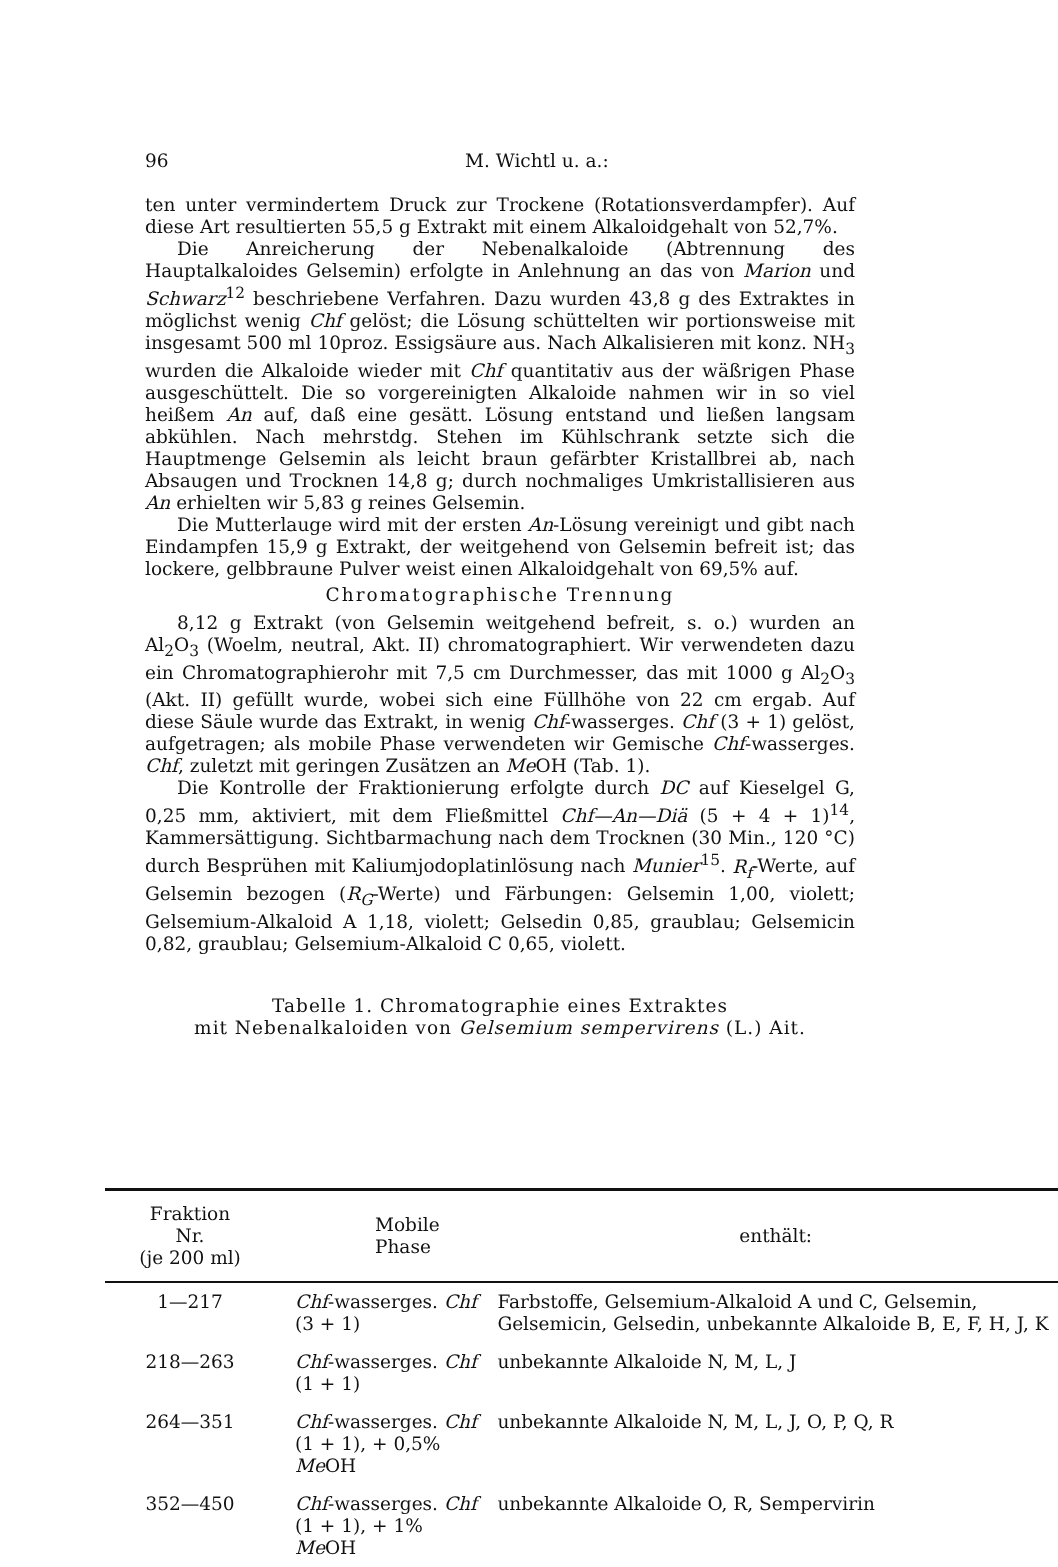96 M. Wichtl u. a.:
ten unter vermindertem Druck zur Trockene (Rotationsverdampfer). Auf diese Art resultierten 55,5 g Extrakt mit einem Alkaloidgehalt von 52,7%.
Die Anreicherung der Nebenalkaloide (Abtrennung des Hauptalkaloides Gelsemin) erfolgte in Anlehnung an das von Marion und Schwarz<sup>12</sup> beschriebene Verfahren. Dazu wurden 43,8 g des Extraktes in möglichst wenig Chf gelöst; die Lösung schüttelten wir portionsweise mit insgesamt 500 ml 10proz. Essigsäure aus. Nach Alkalisieren mit konz. NH<sub>3</sub> wurden die Alkaloide wieder mit Chf quantitativ aus der wäßrigen Phase ausgeschüttelt. Die so vorgereinigten Alkaloide nahmen wir in so viel heißem An auf, daß eine gesätt. Lösung entstand und ließen langsam abkühlen. Nach mehrstdg. Stehen im Kühlschrank setzte sich die Hauptmenge Gelsemin als leicht braun gefärbter Kristallbrei ab, nach Absaugen und Trocknen 14,8 g; durch nochmaliges Umkristallisieren aus An erhielten wir 5,83 g reines Gelsemin.
Die Mutterlauge wird mit der ersten An-Lösung vereinigt und gibt nach Eindampfen 15,9 g Extrakt, der weitgehend von Gelsemin befreit ist; das lockere, gelbbraune Pulver weist einen Alkaloidgehalt von 69,5% auf.
Chromatographische Trennung
8,12 g Extrakt (von Gelsemin weitgehend befreit, s. o.) wurden an Al<sub>2</sub>O<sub>3</sub> (Woelm, neutral, Akt. II) chromatographiert. Wir verwendeten dazu ein Chromatographierohr mit 7,5 cm Durchmesser, das mit 1000 g Al<sub>2</sub>O<sub>3</sub> (Akt. II) gefüllt wurde, wobei sich eine Füllhöhe von 22 cm ergab. Auf diese Säule wurde das Extrakt, in wenig Chf-wasserges. Chf (3 + 1) gelöst, aufgetragen; als mobile Phase verwendeten wir Gemische Chf-wasserges. Chf, zuletzt mit geringen Zusätzen an Me OH (Tab. 1).
Die Kontrolle der Fraktionierung erfolgte durch DC auf Kieselgel G, 0,25 mm, aktiviert, mit dem Fließmittel Chf—An—Diä (5 + 4 + 1)<sup>14</sup>, Kammersättigung. Sichtbarmachung nach dem Trocknen (30 Min., 120 °C) durch Besprühen mit Kaliumjodoplatinlösung nach Munier<sup>15</sup>. R<sub>f</sub>-Werte, auf Gelsemin bezogen (R<sub>G</sub>-Werte) und Färbungen: Gelsemin 1,00, violett; Gelsemium-Alkaloid A 1,18, violett; Gelsedin 0,85, graublau; Gelsemicin 0,82, graublau; Gelsemium-Alkaloid C 0,65, violett.
Tabelle 1. Chromatographie eines Extraktes
mit Nebenalkaloiden von Gelsemium sempervirens (L.) Ait.
| Fraktion Nr. (je 200 ml) | Mobile Phase | enthält: |
| --- | --- | --- |
| 1—217 | Chf -wasserges. Chf (3 + 1) | Farbstoffe, Gelsemium-Alkaloid A und C, Gelsemin, Gelsemicin, Gelsedin, unbekannte Alkaloide B, E, F, H, J, K |
| 218—263 | Chf -wasserges. Chf (1 + 1) | unbekannte Alkaloide N, M, L, J |
| 264—351 | Chf -wasserges. Chf (1 + 1), + 0,5% Me OH | unbekannte Alkaloide N, M, L, J, O, P, Q, R |
| 352—450 | Chf -wasserges. Chf (1 + 1), + 1% Me OH | unbekannte Alkaloide O, R, Sempervirin |